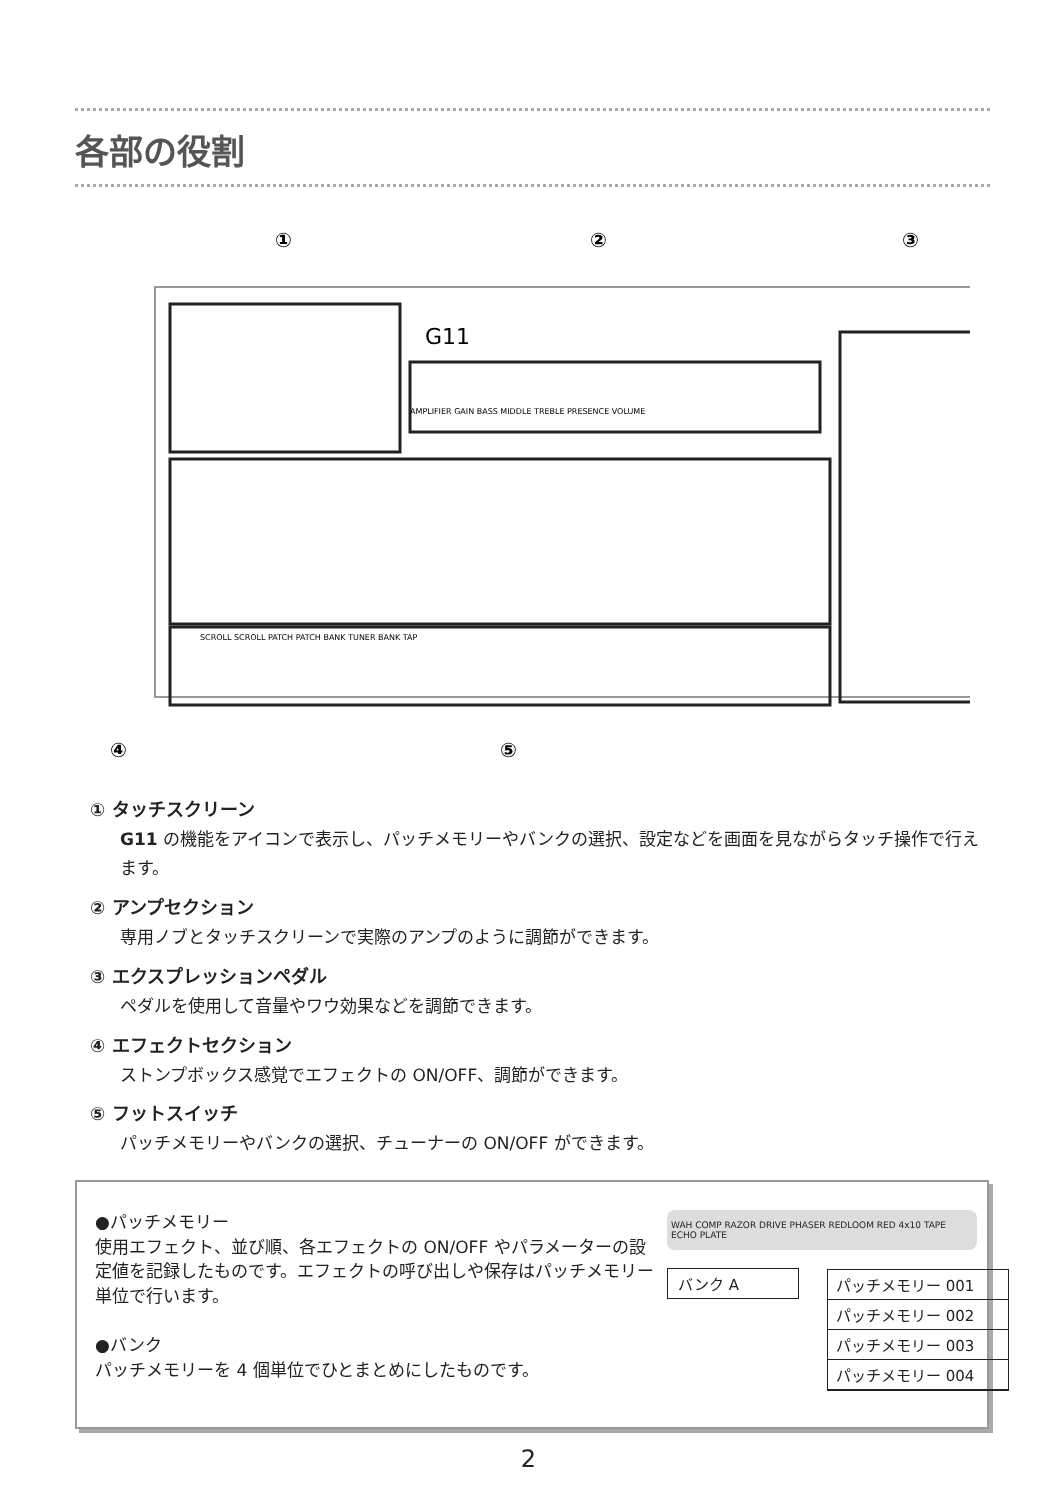各部の役割
①
②
③
④
⑤
G11
AMPLIFIER GAIN BASS MIDDLE TREBLE PRESENCE VOLUME
SCROLL SCROLL PATCH PATCH BANK TUNER BANK TAP
① タッチスクリーン
G11 の機能をアイコンで表示し、パッチメモリーやバンクの選択、設定などを画面を見ながらタッチ操作で行えます。
② アンプセクション
専用ノブとタッチスクリーンで実際のアンプのように調節ができます。
③ エクスプレッションペダル
ペダルを使用して音量やワウ効果などを調節できます。
④ エフェクトセクション
ストンプボックス感覚でエフェクトの ON/OFF、調節ができます。
⑤ フットスイッチ
パッチメモリーやバンクの選択、チューナーの ON/OFF ができます。
●パッチメモリー
使用エフェクト、並び順、各エフェクトの ON/OFF やパラメーターの設定値を記録したものです。エフェクトの呼び出しや保存はパッチメモリー単位で行います。
●バンク
パッチメモリーを 4 個単位でひとまとめにしたものです。
WAH COMP RAZOR DRIVE PHASER REDLOOM RED 4x10 TAPE ECHO PLATE
バンク A
パッチメモリー 001
パッチメモリー 002
パッチメモリー 003
パッチメモリー 004
2